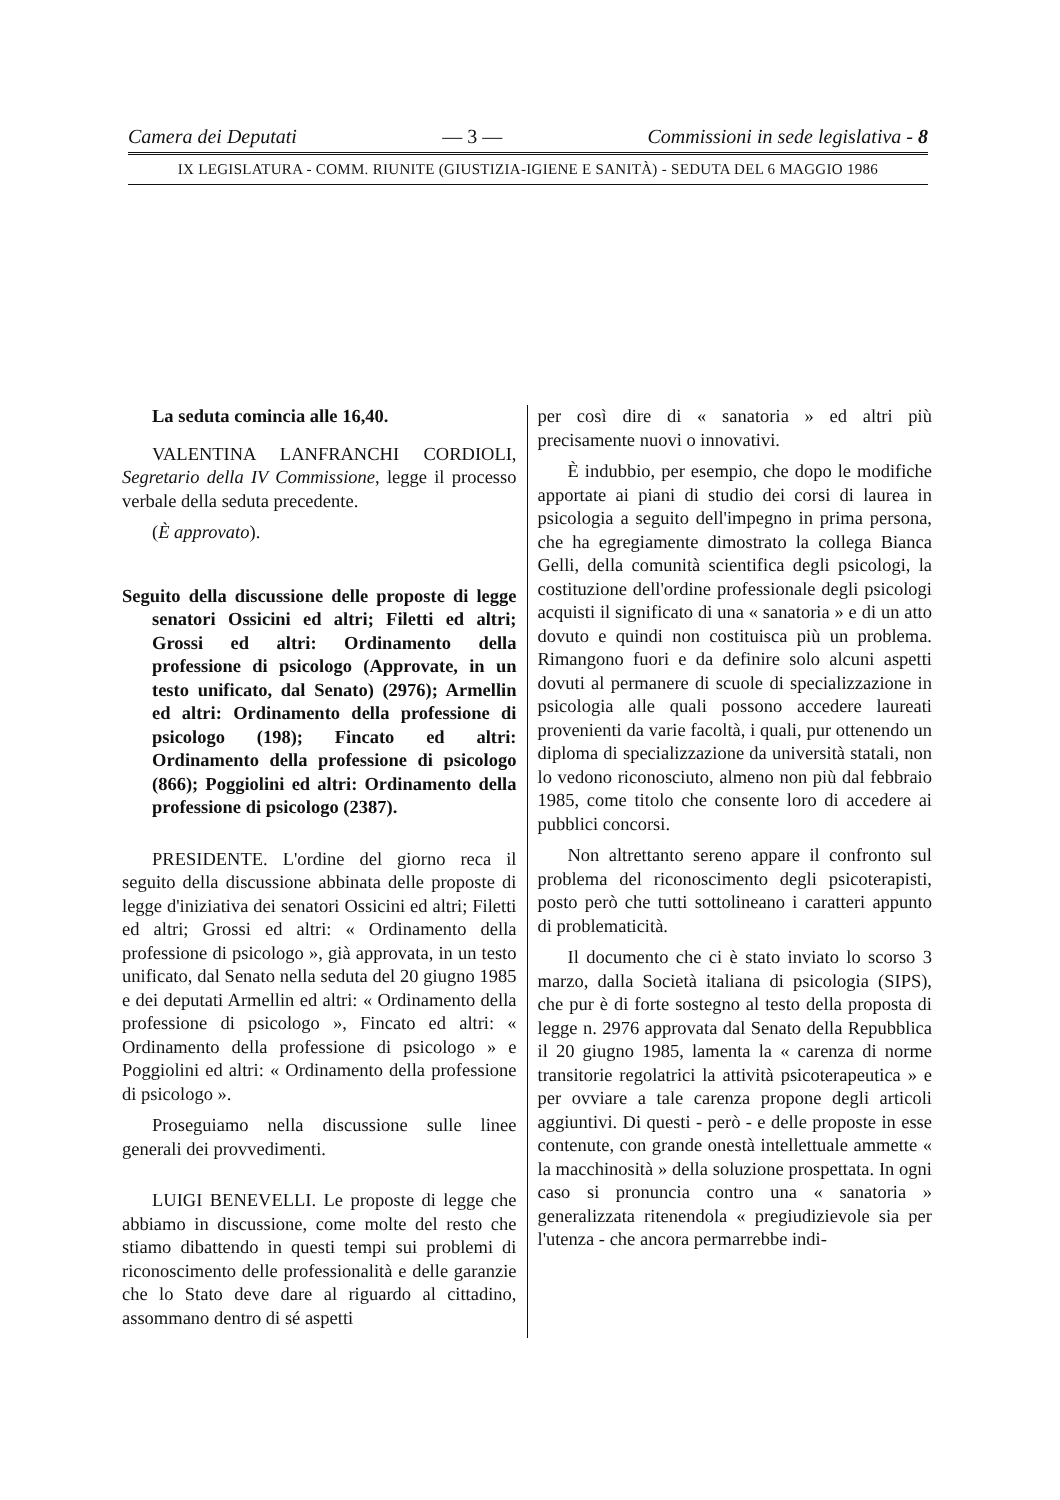Camera dei Deputati — 3 — Commissioni in sede legislativa - 8
IX LEGISLATURA - COMM. RIUNITE (GIUSTIZIA-IGIENE E SANITÀ) - SEDUTA DEL 6 MAGGIO 1986
La seduta comincia alle 16,40.
VALENTINA LANFRANCHI CORDIOLI, Segretario della IV Commissione, legge il processo verbale della seduta precedente.
(È approvato).
Seguito della discussione delle proposte di legge senatori Ossicini ed altri; Filetti ed altri; Grossi ed altri: Ordinamento della professione di psicologo (Approvate, in un testo unificato, dal Senato) (2976); Armellin ed altri: Ordinamento della professione di psicologo (198); Fincato ed altri: Ordinamento della professione di psicologo (866); Poggiolini ed altri: Ordinamento della professione di psicologo (2387).
PRESIDENTE. L'ordine del giorno reca il seguito della discussione abbinata delle proposte di legge d'iniziativa dei senatori Ossicini ed altri; Filetti ed altri; Grossi ed altri: « Ordinamento della professione di psicologo », già approvata, in un testo unificato, dal Senato nella seduta del 20 giugno 1985 e dei deputati Armellin ed altri: « Ordinamento della professione di psicologo », Fincato ed altri: « Ordinamento della professione di psicologo » e Poggiolini ed altri: « Ordinamento della professione di psicologo ».
Proseguiamo nella discussione sulle linee generali dei provvedimenti.
LUIGI BENEVELLI. Le proposte di legge che abbiamo in discussione, come molte del resto che stiamo dibattendo in questi tempi sui problemi di riconoscimento delle professionalità e delle garanzie che lo Stato deve dare al riguardo al cittadino, assommano dentro di sé aspetti
per così dire di « sanatoria » ed altri più precisamente nuovi o innovativi.
È indubbio, per esempio, che dopo le modifiche apportate ai piani di studio dei corsi di laurea in psicologia a seguito dell'impegno in prima persona, che ha egregiamente dimostrato la collega Bianca Gelli, della comunità scientifica degli psicologi, la costituzione dell'ordine professionale degli psicologi acquisti il significato di una « sanatoria » e di un atto dovuto e quindi non costituisca più un problema. Rimangono fuori e da definire solo alcuni aspetti dovuti al permanere di scuole di specializzazione in psicologia alle quali possono accedere laureati provenienti da varie facoltà, i quali, pur ottenendo un diploma di specializzazione da università statali, non lo vedono riconosciuto, almeno non più dal febbraio 1985, come titolo che consente loro di accedere ai pubblici concorsi.
Non altrettanto sereno appare il confronto sul problema del riconoscimento degli psicoterapisti, posto però che tutti sottolineano i caratteri appunto di problematicità.
Il documento che ci è stato inviato lo scorso 3 marzo, dalla Società italiana di psicologia (SIPS), che pur è di forte sostegno al testo della proposta di legge n. 2976 approvata dal Senato della Repubblica il 20 giugno 1985, lamenta la « carenza di norme transitorie regolatrici la attività psicoterapeutica » e per ovviare a tale carenza propone degli articoli aggiuntivi. Di questi - però - e delle proposte in esse contenute, con grande onestà intellettuale ammette « la macchinosità » della soluzione prospettata. In ogni caso si pronuncia contro una « sanatoria » generalizzata ritenendola « pregiudizievole sia per l'utenza - che ancora permarrebbe indi-